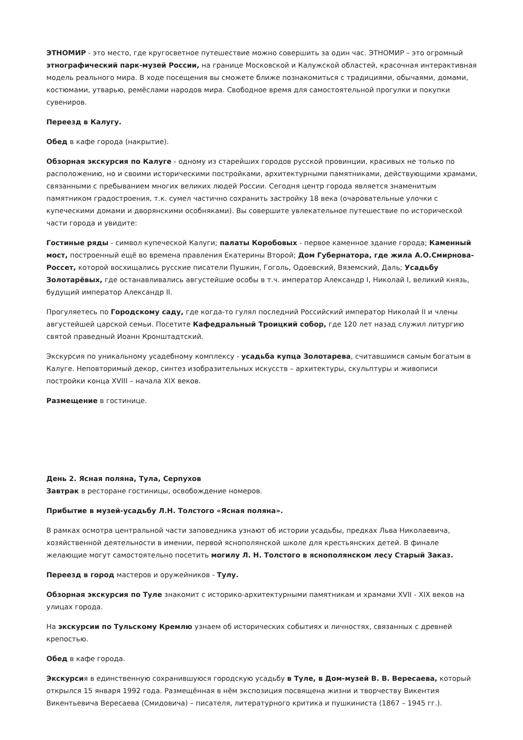ЭТНОМИР - это место, где кругосветное путешествие можно совершить за один час. ЭТНОМИР – это огромный этнографический парк-музей России, на границе Московской и Калужской областей, красочная интерактивная модель реального мира. В ходе посещения вы сможете ближе познакомиться с традициями, обычаями, домами, костюмами, утварью, ремёслами народов мира. Свободное время для самостоятельной прогулки и покупки сувениров.
Переезд в Калугу.
Обед в кафе города (накрытие).
Обзорная экскурсия по Калуге - одному из старейших городов русской провинции, красивых не только по расположению, но и своими историческими постройками, архитектурными памятниками, действующими храмами, связанными с пребыванием многих великих людей России. Сегодня центр города является знаменитым памятником градостроения, т.к. сумел частично сохранить застройку 18 века (очаровательные улочки с купеческими домами и дворянскими особняками). Вы совершите увлекательное путешествие по исторической части города и увидите:
Гостиные ряды - символ купеческой Калуги; палаты Коробовых - первое каменное здание города; Каменный мост, построенный ещё во времена правления Екатерины Второй; Дом Губернатора, где жила А.О.Смирнова- Россет, которой восхищались русские писатели Пушкин, Гоголь, Одоевский, Вяземский, Даль; Усадьбу Золотарёвых, где останавливались августейшие особы в т.ч. император Александр I, Николай I, великий князь, будущий император Александр II.
Прогуляетесь по Городскому саду, где когда-то гулял последний Российский император Николай II и члены августейшей царской семьи. Посетите Кафедральный Троицкий собор, где 120 лет назад служил литургию святой праведный Иоанн Кронштадтский.
Экскурсия по уникальному усадебному комплексу - усадьба купца Золотарева, считавшимся самым богатым в Калуге. Неповторимый декор, синтез изобразительных искусств – архитектуры, скульптуры и живописи постройки конца XVIII – начала XIX веков.
Размещение в гостинице.
День 2. Ясная поляна, Тула, Серпухов
Завтрак в ресторане гостиницы, освобождение номеров.
Прибытие в музей-усадьбу Л.Н. Толстого «Ясная поляна».
В рамках осмотра центральной части заповедника узнают об истории усадьбы, предках Льва Николаевича, хозяйственной деятельности в имении, первой яснополянской школе для крестьянских детей. В финале желающие могут самостоятельно посетить могилу Л. Н. Толстого в яснополянском лесу Старый Заказ.
Переезд в город мастеров и оружейников - Тулу.
Обзорная экскурсия по Туле знакомит с историко-архитектурными памятникам и храмами XVII - XIX веков на улицах города.
На экскурсии по Тульскому Кремлю узнаем об исторических событиях и личностях, связанных с древней крепостью.
Обед в кафе города.
Экскурсия в единственную сохранившуюся городскую усадьбу в Туле, в Дом-музей В. В. Вересаева, который открылся 15 января 1992 года. Размещённая в нём экспозиция посвящена жизни и творчеству Викентия Викентьевича Вересаева (Смидовича) – писателя, литературного критика и пушкиниста (1867 – 1945 гг.).